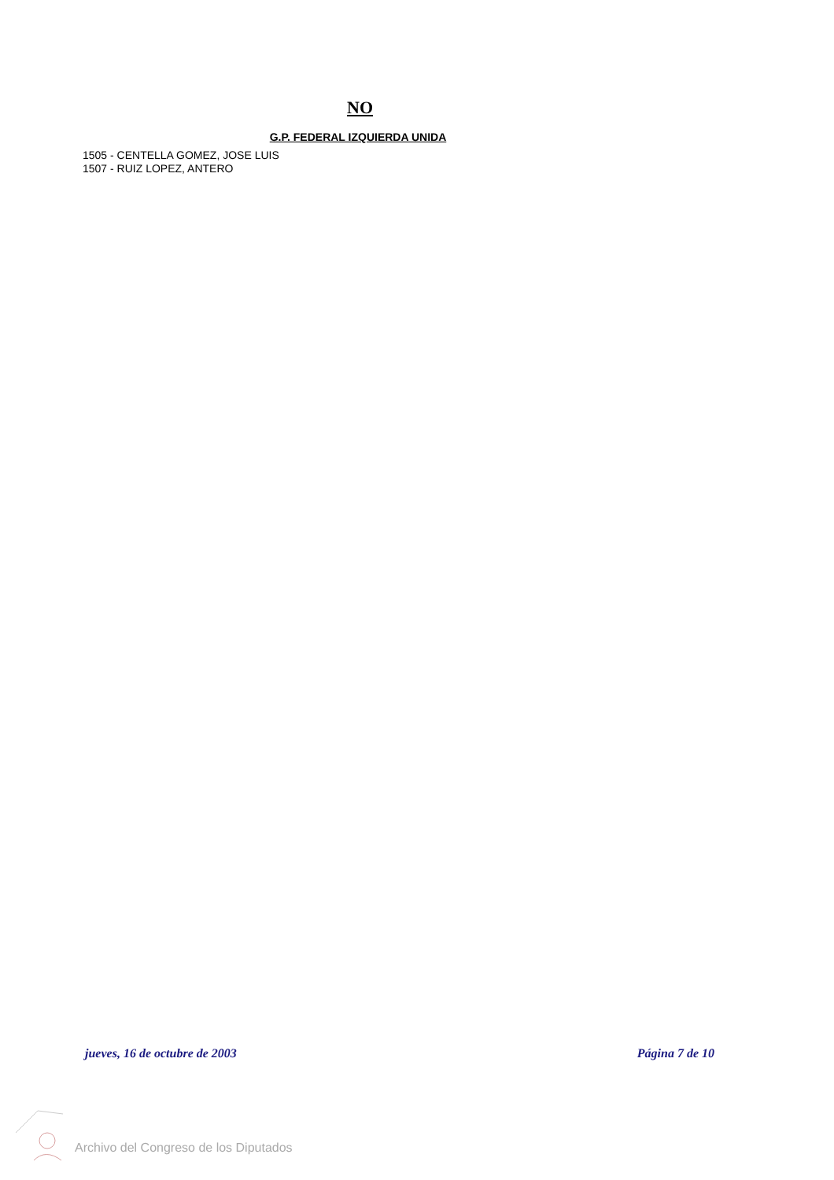NO
G.P. FEDERAL IZQUIERDA UNIDA
1505 - CENTELLA GOMEZ, JOSE LUIS
1507 - RUIZ LOPEZ, ANTERO
jueves, 16 de octubre de 2003 Página 7 de 10
Archivo del Congreso de los Diputados